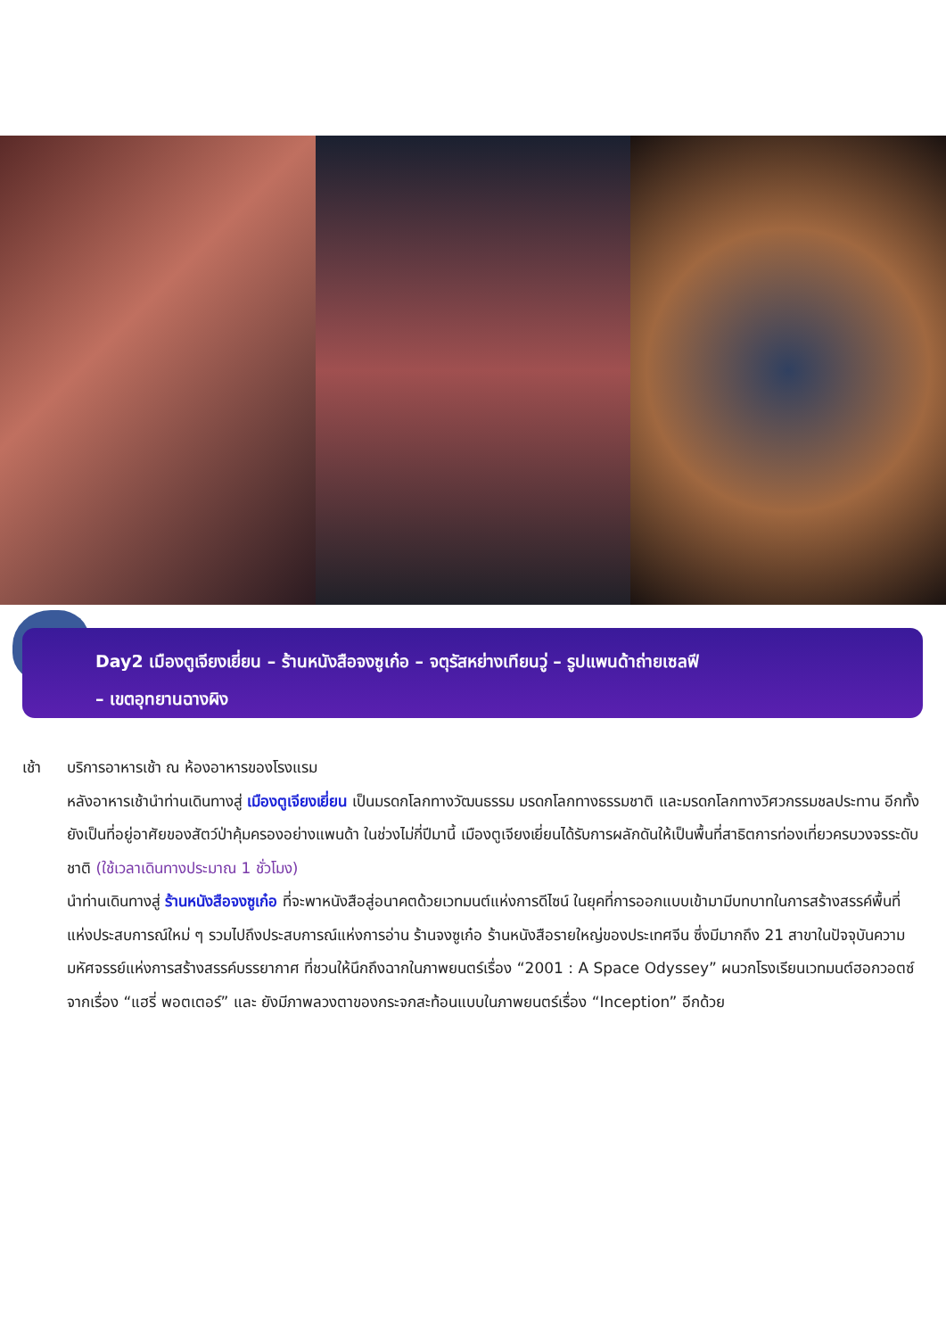Day2 เมืองตูเจียงเยี่ยน – ร้านหนังสือจงซูเก๋อ – จตุรัสหย่างเทียนวู่ – รูปแพนด้าถ่ายเซลฟี
– เขตอุทยานฉางผิง
เช้า บริการอาหารเช้า ณ ห้องอาหารของโรงแรม
หลังอาหารเช้านำท่านเดินทางสู่ เมืองตูเจียงเยี่ยน เป็นมรดกโลกทางวัฒนธรรม มรดกโลกทางธรรมชาติ และมรดกโลกทางวิศวกรรมชลประทาน อีกทั้งยังเป็นที่อยู่อาศัยของสัตว์ป่าคุ้มครองอย่างแพนด้า ในช่วงไม่กี่ปีมานี้ เมืองตูเจียงเยี่ยนได้รับการผลักดันให้เป็นพื้นที่สาธิตการท่องเที่ยวครบวงจรระดับชาติ (ใช้เวลาเดินทางประมาณ 1 ชั่วโมง)
นำท่านเดินทางสู่ ร้านหนังสือจงซูเก๋อ ที่จะพาหนังสือสู่อนาคตด้วยเวทมนต์แห่งการดีไซน์ ในยุคที่การออกแบบเข้ามามีบทบาทในการสร้างสรรค์พื้นที่แห่งประสบการณ์ใหม่ ๆ รวมไปถึงประสบการณ์แห่งการอ่าน ร้านจงซูเก๋อ ร้านหนังสือรายใหญ่ของประเทศจีน ซึ่งมีมากถึง 21 สาขาในปัจจุบันความมหัศจรรย์แห่งการสร้างสรรค์บรรยากาศ ที่ชวนให้นึกถึงฉากในภาพยนตร์เรื่อง “2001 : A Space Odyssey” ผนวกโรงเรียนเวทมนต์ฮอกวอตซ์จากเรื่อง “แฮรี่ พอตเตอร์” และ ยังมีภาพลวงตาของกระจกสะท้อนแบบในภาพยนตร์เรื่อง “Inception” อีกด้วย